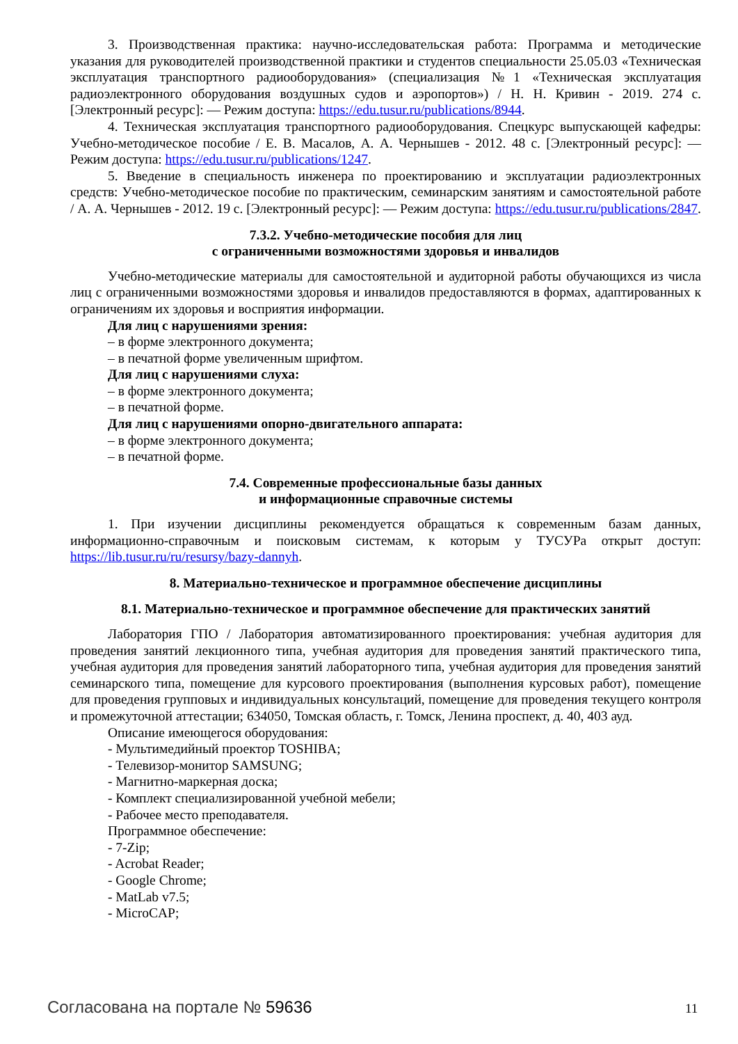3. Производственная практика: научно-исследовательская работа: Программа и методические указания для руководителей производственной практики и студентов специальности 25.05.03 «Техническая эксплуатация транспортного радиооборудования» (специализация №1 «Техническая эксплуатация радиоэлектронного оборудования воздушных судов и аэропортов») / Н. Н. Кривин - 2019. 274 с. [Электронный ресурс]: — Режим доступа: https://edu.tusur.ru/publications/8944.
4. Техническая эксплуатация транспортного радиооборудования. Спецкурс выпускающей кафедры: Учебно-методическое пособие / Е. В. Масалов, А. А. Чернышев - 2012. 48 с. [Электронный ресурс]: — Режим доступа: https://edu.tusur.ru/publications/1247.
5. Введение в специальность инженера по проектированию и эксплуатации радиоэлектронных средств: Учебно-методическое пособие по практическим, семинарским занятиям и самостоятельной работе / А. А. Чернышев - 2012. 19 с. [Электронный ресурс]: — Режим доступа: https://edu.tusur.ru/publications/2847.
7.3.2. Учебно-методические пособия для лиц
с ограниченными возможностями здоровья и инвалидов
Учебно-методические материалы для самостоятельной и аудиторной работы обучающихся из числа лиц с ограниченными возможностями здоровья и инвалидов предоставляются в формах, адаптированных к ограничениям их здоровья и восприятия информации.
Для лиц с нарушениями зрения:
– в форме электронного документа;
– в печатной форме увеличенным шрифтом.
Для лиц с нарушениями слуха:
– в форме электронного документа;
– в печатной форме.
Для лиц с нарушениями опорно-двигательного аппарата:
– в форме электронного документа;
– в печатной форме.
7.4. Современные профессиональные базы данных
и информационные справочные системы
1. При изучении дисциплины рекомендуется обращаться к современным базам данных, информационно-справочным и поисковым системам, к которым у ТУСУРа открыт доступ: https://lib.tusur.ru/ru/resursy/bazy-dannyh.
8. Материально-техническое и программное обеспечение дисциплины
8.1. Материально-техническое и программное обеспечение для практических занятий
Лаборатория ГПО / Лаборатория автоматизированного проектирования: учебная аудитория для проведения занятий лекционного типа, учебная аудитория для проведения занятий практического типа, учебная аудитория для проведения занятий лабораторного типа, учебная аудитория для проведения занятий семинарского типа, помещение для курсового проектирования (выполнения курсовых работ), помещение для проведения групповых и индивидуальных консультаций, помещение для проведения текущего контроля и промежуточной аттестации; 634050, Томская область, г. Томск, Ленина проспект, д. 40, 403 ауд.
Описание имеющегося оборудования:
- Мультимедийный проектор TOSHIBA;
- Телевизор-монитор SAMSUNG;
- Магнитно-маркерная доска;
- Комплект специализированной учебной мебели;
- Рабочее место преподавателя.
Программное обеспечение:
- 7-Zip;
- Acrobat Reader;
- Google Chrome;
- MatLab v7.5;
- MicroCAP;
Согласована на портале № 59636 11